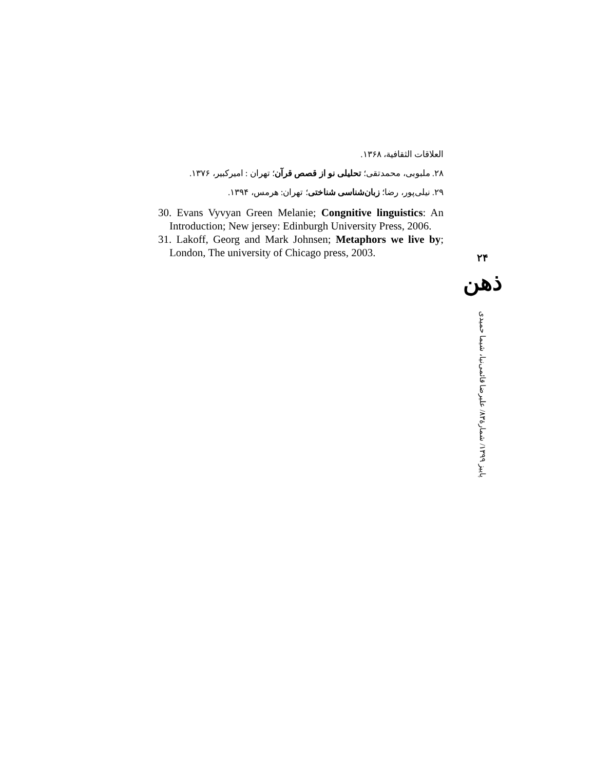العلاقات الثقافية، ۱۳۶۸.
۲۸. ملبوبی، محمدتقی؛ تحلیلی نو از قصص قرآن؛ تهران : امیرکبیر، ۱۳۷۶.
۲۹. نیلی‌پور، رضا؛ زبان‌شناسی شناختی؛ تهران: هرمس، ۱۳۹۴.
30. Evans Vyvyan Green Melanie; Congnitive linguistics: An Introduction; New jersey: Edinburgh University Press, 2006.
31. Lakoff, Georg and Mark Johnsen; Metaphors we live by; London, The university of Chicago press, 2003.
۲۴
ذهن
پاییز ۱۳۹۹/ شمارهٔ۸۳/ علیرضا قائمی‌نیا، شیما حمیدی